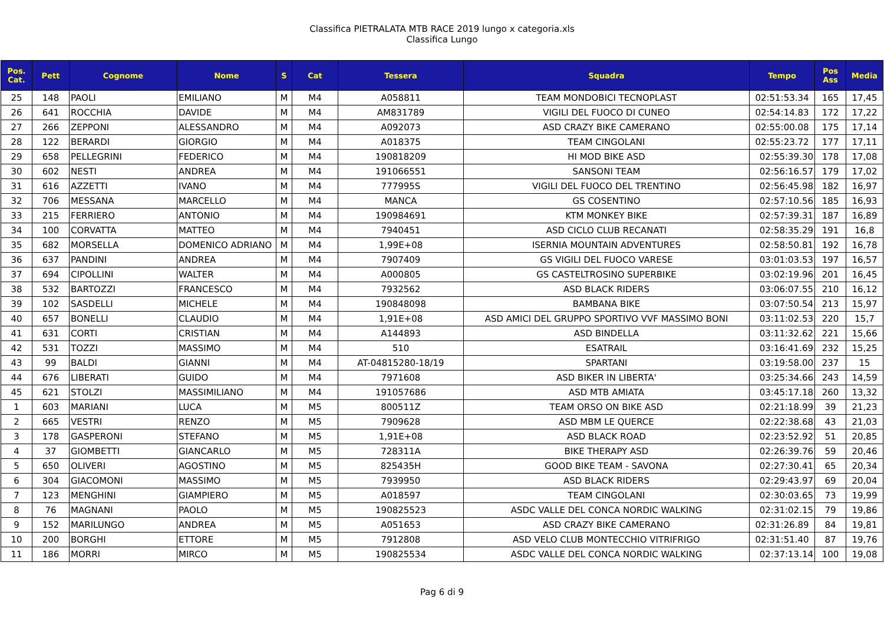Classifica PIETRALATA MTB RACE 2019 lungo x categoria.xls
Classifica Lungo
| Pos. Cat. | Pett | Cognome | Nome | S | Cat | Tessera | Squadra | Tempo | Pos Ass | Media |
| --- | --- | --- | --- | --- | --- | --- | --- | --- | --- | --- |
| 25 | 148 | PAOLI | EMILIANO | M | M4 | A058811 | TEAM MONDOBICI TECNOPLAST | 02:51:53.34 | 165 | 17,45 |
| 26 | 641 | ROCCHIA | DAVIDE | M | M4 | AM831789 | VIGILI DEL FUOCO DI CUNEO | 02:54:14.83 | 172 | 17,22 |
| 27 | 266 | ZEPPONI | ALESSANDRO | M | M4 | A092073 | ASD CRAZY BIKE CAMERANO | 02:55:00.08 | 175 | 17,14 |
| 28 | 122 | BERARDI | GIORGIO | M | M4 | A018375 | TEAM CINGOLANI | 02:55:23.72 | 177 | 17,11 |
| 29 | 658 | PELLEGRINI | FEDERICO | M | M4 | 190818209 | HI MOD BIKE ASD | 02:55:39.30 | 178 | 17,08 |
| 30 | 602 | NESTI | ANDREA | M | M4 | 191066551 | SANSONI TEAM | 02:56:16.57 | 179 | 17,02 |
| 31 | 616 | AZZETTI | IVANO | M | M4 | 777995S | VIGILI DEL FUOCO DEL TRENTINO | 02:56:45.98 | 182 | 16,97 |
| 32 | 706 | MESSANA | MARCELLO | M | M4 | MANCA | GS COSENTINO | 02:57:10.56 | 185 | 16,93 |
| 33 | 215 | FERRIERO | ANTONIO | M | M4 | 190984691 | KTM MONKEY BIKE | 02:57:39.31 | 187 | 16,89 |
| 34 | 100 | CORVATTA | MATTEO | M | M4 | 7940451 | ASD CICLO CLUB RECANATI | 02:58:35.29 | 191 | 16,8 |
| 35 | 682 | MORSELLA | DOMENICO ADRIANO | M | M4 | 1,99E+08 | ISERNIA MOUNTAIN ADVENTURES | 02:58:50.81 | 192 | 16,78 |
| 36 | 637 | PANDINI | ANDREA | M | M4 | 7907409 | GS VIGILI DEL FUOCO VARESE | 03:01:03.53 | 197 | 16,57 |
| 37 | 694 | CIPOLLINI | WALTER | M | M4 | A000805 | GS CASTELTROSINO SUPERBIKE | 03:02:19.96 | 201 | 16,45 |
| 38 | 532 | BARTOZZI | FRANCESCO | M | M4 | 7932562 | ASD BLACK RIDERS | 03:06:07.55 | 210 | 16,12 |
| 39 | 102 | SASDELLI | MICHELE | M | M4 | 190848098 | BAMBANA BIKE | 03:07:50.54 | 213 | 15,97 |
| 40 | 657 | BONELLI | CLAUDIO | M | M4 | 1,91E+08 | ASD AMICI DEL GRUPPO SPORTIVO VVF MASSIMO BONI | 03:11:02.53 | 220 | 15,7 |
| 41 | 631 | CORTI | CRISTIAN | M | M4 | A144893 | ASD BINDELLA | 03:11:32.62 | 221 | 15,66 |
| 42 | 531 | TOZZI | MASSIMO | M | M4 | 510 | ESATRAIL | 03:16:41.69 | 232 | 15,25 |
| 43 | 99 | BALDI | GIANNI | M | M4 | AT-04815280-18/19 | SPARTANI | 03:19:58.00 | 237 | 15 |
| 44 | 676 | LIBERATI | GUIDO | M | M4 | 7971608 | ASD BIKER IN LIBERTA' | 03:25:34.66 | 243 | 14,59 |
| 45 | 621 | STOLZI | MASSIMILIANO | M | M4 | 191057686 | ASD MTB AMIATA | 03:45:17.18 | 260 | 13,32 |
| 1 | 603 | MARIANI | LUCA | M | M5 | 800511Z | TEAM ORSO ON BIKE ASD | 02:21:18.99 | 39 | 21,23 |
| 2 | 665 | VESTRI | RENZO | M | M5 | 7909628 | ASD MBM LE QUERCE | 02:22:38.68 | 43 | 21,03 |
| 3 | 178 | GASPERONI | STEFANO | M | M5 | 1,91E+08 | ASD BLACK ROAD | 02:23:52.92 | 51 | 20,85 |
| 4 | 37 | GIOMBETTI | GIANCARLO | M | M5 | 728311A | BIKE THERAPY ASD | 02:26:39.76 | 59 | 20,46 |
| 5 | 650 | OLIVERI | AGOSTINO | M | M5 | 825435H | GOOD BIKE TEAM - SAVONA | 02:27:30.41 | 65 | 20,34 |
| 6 | 304 | GIACOMONI | MASSIMO | M | M5 | 7939950 | ASD BLACK RIDERS | 02:29:43.97 | 69 | 20,04 |
| 7 | 123 | MENGHINI | GIAMPIERO | M | M5 | A018597 | TEAM CINGOLANI | 02:30:03.65 | 73 | 19,99 |
| 8 | 76 | MAGNANI | PAOLO | M | M5 | 190825523 | ASDC VALLE DEL CONCA NORDIC WALKING | 02:31:02.15 | 79 | 19,86 |
| 9 | 152 | MARILUNGO | ANDREA | M | M5 | A051653 | ASD CRAZY BIKE CAMERANO | 02:31:26.89 | 84 | 19,81 |
| 10 | 200 | BORGHI | ETTORE | M | M5 | 7912808 | ASD VELO CLUB MONTECCHIO VITRIFRIGO | 02:31:51.40 | 87 | 19,76 |
| 11 | 186 | MORRI | MIRCO | M | M5 | 190825534 | ASDC VALLE DEL CONCA NORDIC WALKING | 02:37:13.14 | 100 | 19,08 |
Pag 6 di 9